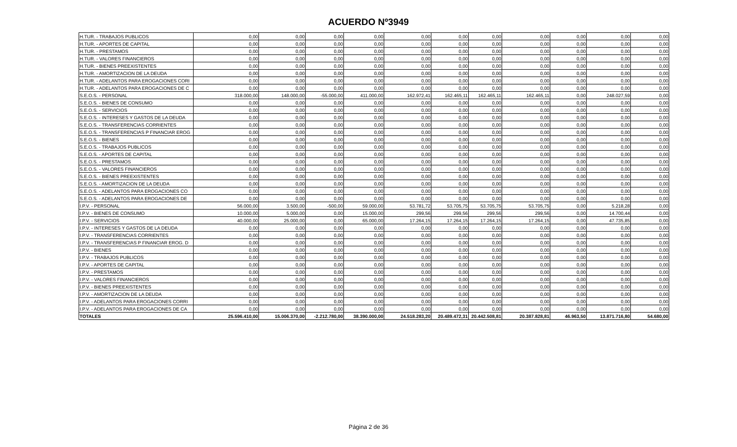ACUERDO Nº3949
| H.TUR. - TRABAJOS PUBLICOS | 0,00 | 0,00 | 0,00 | 0,00 | 0,00 | 0,00 | 0,00 | 0,00 | 0,00 | 0,00 | 0,00 |
| H.TUR. - APORTES DE CAPITAL | 0,00 | 0,00 | 0,00 | 0,00 | 0,00 | 0,00 | 0,00 | 0,00 | 0,00 | 0,00 | 0,00 |
| H.TUR. - PRESTAMOS | 0,00 | 0,00 | 0,00 | 0,00 | 0,00 | 0,00 | 0,00 | 0,00 | 0,00 | 0,00 | 0,00 |
| H.TUR. - VALORES FINANCIEROS | 0,00 | 0,00 | 0,00 | 0,00 | 0,00 | 0,00 | 0,00 | 0,00 | 0,00 | 0,00 | 0,00 |
| H.TUR. - BIENES PREEXISTENTES | 0,00 | 0,00 | 0,00 | 0,00 | 0,00 | 0,00 | 0,00 | 0,00 | 0,00 | 0,00 | 0,00 |
| H.TUR. - AMORTIZACION DE LA DEUDA | 0,00 | 0,00 | 0,00 | 0,00 | 0,00 | 0,00 | 0,00 | 0,00 | 0,00 | 0,00 | 0,00 |
| H.TUR. - ADELANTOS PARA EROGACIONES CORI | 0,00 | 0,00 | 0,00 | 0,00 | 0,00 | 0,00 | 0,00 | 0,00 | 0,00 | 0,00 | 0,00 |
| H.TUR. - ADELANTOS PARA EROGACIONES DE C | 0,00 | 0,00 | 0,00 | 0,00 | 0,00 | 0,00 | 0,00 | 0,00 | 0,00 | 0,00 | 0,00 |
| S.E.O.S. - PERSONAL | 318.000,00 | 148.000,00 | -55.000,00 | 411.000,00 | 162.972,41 | 162.465,11 | 162.465,11 | 162.465,11 | 0,00 | 248.027,59 | 0,00 |
| S.E.O.S. - BIENES DE CONSUMO | 0,00 | 0,00 | 0,00 | 0,00 | 0,00 | 0,00 | 0,00 | 0,00 | 0,00 | 0,00 | 0,00 |
| S.E.O.S. - SERVICIOS | 0,00 | 0,00 | 0,00 | 0,00 | 0,00 | 0,00 | 0,00 | 0,00 | 0,00 | 0,00 | 0,00 |
| S.E.O.S. - INTERESES Y GASTOS DE LA DEUDA | 0,00 | 0,00 | 0,00 | 0,00 | 0,00 | 0,00 | 0,00 | 0,00 | 0,00 | 0,00 | 0,00 |
| S.E.O.S. - TRANSFERENCIAS CORRIENTES | 0,00 | 0,00 | 0,00 | 0,00 | 0,00 | 0,00 | 0,00 | 0,00 | 0,00 | 0,00 | 0,00 |
| S.E.O.S. - TRANSFERENCIAS P FINANCIAR EROG | 0,00 | 0,00 | 0,00 | 0,00 | 0,00 | 0,00 | 0,00 | 0,00 | 0,00 | 0,00 | 0,00 |
| S.E.O.S. - BIENES | 0,00 | 0,00 | 0,00 | 0,00 | 0,00 | 0,00 | 0,00 | 0,00 | 0,00 | 0,00 | 0,00 |
| S.E.O.S. - TRABAJOS PUBLICOS | 0,00 | 0,00 | 0,00 | 0,00 | 0,00 | 0,00 | 0,00 | 0,00 | 0,00 | 0,00 | 0,00 |
| S.E.O.S. - APORTES DE CAPITAL | 0,00 | 0,00 | 0,00 | 0,00 | 0,00 | 0,00 | 0,00 | 0,00 | 0,00 | 0,00 | 0,00 |
| S.E.O.S. - PRESTAMOS | 0,00 | 0,00 | 0,00 | 0,00 | 0,00 | 0,00 | 0,00 | 0,00 | 0,00 | 0,00 | 0,00 |
| S.E.O.S. - VALORES FINANCIEROS | 0,00 | 0,00 | 0,00 | 0,00 | 0,00 | 0,00 | 0,00 | 0,00 | 0,00 | 0,00 | 0,00 |
| S.E.O.S. - BIENES PREEXISTENTES | 0,00 | 0,00 | 0,00 | 0,00 | 0,00 | 0,00 | 0,00 | 0,00 | 0,00 | 0,00 | 0,00 |
| S.E.O.S. - AMORTIZACION DE LA DEUDA | 0,00 | 0,00 | 0,00 | 0,00 | 0,00 | 0,00 | 0,00 | 0,00 | 0,00 | 0,00 | 0,00 |
| S.E.O.S. - ADELANTOS PARA EROGACIONES CO | 0,00 | 0,00 | 0,00 | 0,00 | 0,00 | 0,00 | 0,00 | 0,00 | 0,00 | 0,00 | 0,00 |
| S.E.O.S. - ADELANTOS PARA EROGACIONES DE | 0,00 | 0,00 | 0,00 | 0,00 | 0,00 | 0,00 | 0,00 | 0,00 | 0,00 | 0,00 | 0,00 |
| I.P.V. - PERSONAL | 56.000,00 | 3.500,00 | -500,00 | 59.000,00 | 53.781,72 | 53.705,75 | 53.705,75 | 53.705,75 | 0,00 | 5.218,28 | 0,00 |
| I.P.V. - BIENES DE CONSUMO | 10.000,00 | 5.000,00 | 0,00 | 15.000,00 | 299,56 | 299,56 | 299,56 | 299,56 | 0,00 | 14.700,44 | 0,00 |
| I.P.V. - SERVICIOS | 40.000,00 | 25.000,00 | 0,00 | 65.000,00 | 17.264,15 | 17.264,15 | 17.264,15 | 17.264,15 | 0,00 | 47.735,85 | 0,00 |
| I.P.V. - INTERESES Y GASTOS DE LA DEUDA | 0,00 | 0,00 | 0,00 | 0,00 | 0,00 | 0,00 | 0,00 | 0,00 | 0,00 | 0,00 | 0,00 |
| I.P.V. - TRANSFERENCIAS CORRIENTES | 0,00 | 0,00 | 0,00 | 0,00 | 0,00 | 0,00 | 0,00 | 0,00 | 0,00 | 0,00 | 0,00 |
| I.P.V. - TRANSFERENCIAS P FINANCIAR EROG. D | 0,00 | 0,00 | 0,00 | 0,00 | 0,00 | 0,00 | 0,00 | 0,00 | 0,00 | 0,00 | 0,00 |
| I.P.V. - BIENES | 0,00 | 0,00 | 0,00 | 0,00 | 0,00 | 0,00 | 0,00 | 0,00 | 0,00 | 0,00 | 0,00 |
| I.P.V. - TRABAJOS PUBLICOS | 0,00 | 0,00 | 0,00 | 0,00 | 0,00 | 0,00 | 0,00 | 0,00 | 0,00 | 0,00 | 0,00 |
| I.P.V. - APORTES DE CAPITAL | 0,00 | 0,00 | 0,00 | 0,00 | 0,00 | 0,00 | 0,00 | 0,00 | 0,00 | 0,00 | 0,00 |
| I.P.V. - PRESTAMOS | 0,00 | 0,00 | 0,00 | 0,00 | 0,00 | 0,00 | 0,00 | 0,00 | 0,00 | 0,00 | 0,00 |
| I.P.V. - VALORES FINANCIEROS | 0,00 | 0,00 | 0,00 | 0,00 | 0,00 | 0,00 | 0,00 | 0,00 | 0,00 | 0,00 | 0,00 |
| I.P.V. - BIENES PREEXISTENTES | 0,00 | 0,00 | 0,00 | 0,00 | 0,00 | 0,00 | 0,00 | 0,00 | 0,00 | 0,00 | 0,00 |
| I.P.V. - AMORTIZACION DE LA DEUDA | 0,00 | 0,00 | 0,00 | 0,00 | 0,00 | 0,00 | 0,00 | 0,00 | 0,00 | 0,00 | 0,00 |
| I.P.V. - ADELANTOS PARA EROGACIONES CORRI | 0,00 | 0,00 | 0,00 | 0,00 | 0,00 | 0,00 | 0,00 | 0,00 | 0,00 | 0,00 | 0,00 |
| I.P.V. - ADELANTOS PARA EROGACIONES DE CA | 0,00 | 0,00 | 0,00 | 0,00 | 0,00 | 0,00 | 0,00 | 0,00 | 0,00 | 0,00 | 0,00 |
| TOTALES | 25.596.410,00 | 15.006.370,00 | -2.212.780,00 | 38.390.000,00 | 24.518.283,20 | 20.489.472,31 | 20.442.508,81 | 20.387.828,81 | 46.963,50 | 13.871.716,80 | 54.680,00 |
Página 2 de 36